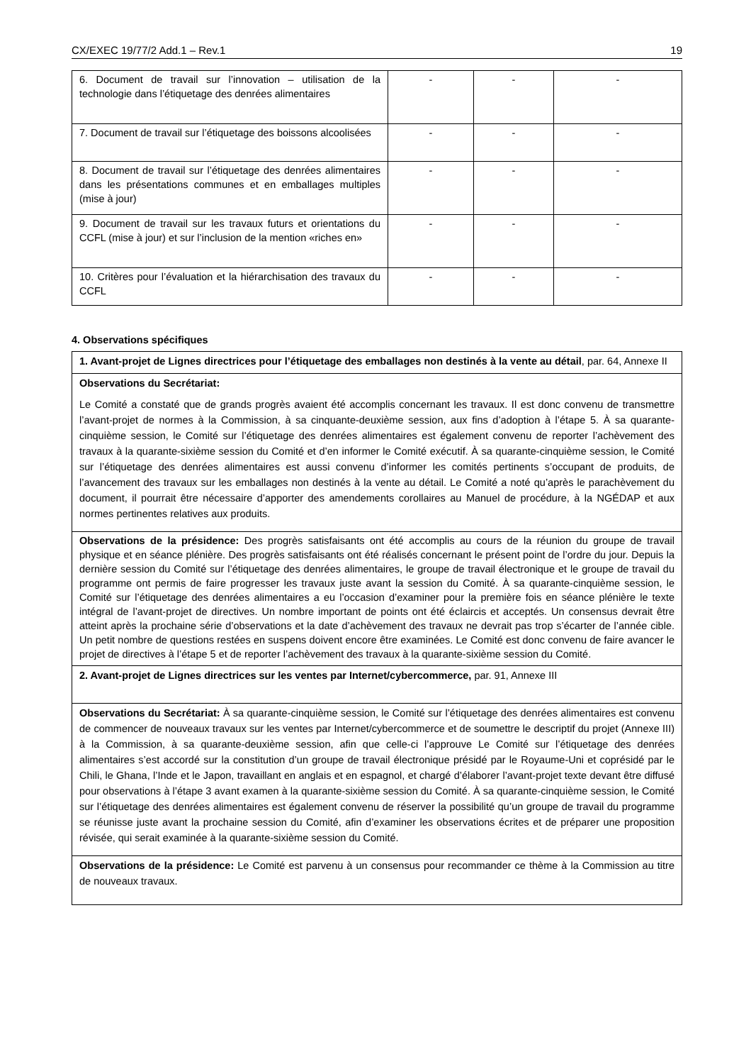CX/EXEC 19/77/2 Add.1 – Rev.1 19
| 6. Document de travail sur l’innovation – utilisation de la technologie dans l’étiquetage des denrées alimentaires | - | - | - |
| 7. Document de travail sur l’étiquetage des boissons alcoolisées | - | - | - |
| 8. Document de travail sur l’étiquetage des denrées alimentaires dans les présentations communes et en emballages multiples (mise à jour) | - | - | - |
| 9. Document de travail sur les travaux futurs et orientations du CCFL (mise à jour) et sur l’inclusion de la mention «riches en» | - | - | - |
| 10. Critères pour l’évaluation et la hiérarchisation des travaux du CCFL | - | - | - |
4. Observations spécifiques
| 1. Avant-projet de Lignes directrices pour l’étiquetage des emballages non destinés à la vente au détail , par. 64, Annexe II |
| Observations du Secrétariat: Le Comité a constaté que de grands progrès avaient été accomplis concernant les travaux. Il est donc convenu de transmettre l’avant-projet de normes à la Commission, à sa cinquante-deuxième session, aux fins d’adoption à l’étape 5. À sa quarante-cinquième session, le Comité sur l’étiquetage des denrées alimentaires est également convenu de reporter l’achèvement des travaux à la quarante-sixième session du Comité et d’en informer le Comité exécutif. À sa quarante-cinquième session, le Comité sur l’étiquetage des denrées alimentaires est aussi convenu d’informer les comités pertinents s’occupant de produits, de l’avancement des travaux sur les emballages non destinés à la vente au détail. Le Comité a noté qu’après le parachèvement du document, il pourrait être nécessaire d’apporter des amendements corollaires au Manuel de procédure, à la NGÉDAP et aux normes pertinentes relatives aux produits. |
| Observations de la présidence: Des progrès satisfaisants ont été accomplis au cours de la réunion du groupe de travail physique et en séance plénière. Des progrès satisfaisants ont été réalisés concernant le présent point de l’ordre du jour. Depuis la dernière session du Comité sur l’étiquetage des denrées alimentaires, le groupe de travail électronique et le groupe de travail du programme ont permis de faire progresser les travaux juste avant la session du Comité. À sa quarante-cinquième session, le Comité sur l’étiquetage des denrées alimentaires a eu l’occasion d’examiner pour la première fois en séance plénière le texte intégral de l’avant-projet de directives. Un nombre important de points ont été éclaircis et acceptés. Un consensus devrait être atteint après la prochaine série d’observations et la date d’achèvement des travaux ne devrait pas trop s’écarter de l’année cible. Un petit nombre de questions restées en suspens doivent encore être examinées. Le Comité est donc convenu de faire avancer le projet de directives à l’étape 5 et de reporter l’achèvement des travaux à la quarante-sixième session du Comité. |
| 2. Avant-projet de Lignes directrices sur les ventes par Internet/cybercommerce, par. 91, Annexe III |
| Observations du Secrétariat: À sa quarante-cinquième session, le Comité sur l’étiquetage des denrées alimentaires est convenu de commencer de nouveaux travaux sur les ventes par Internet/cybercommerce et de soumettre le descriptif du projet (Annexe III) à la Commission, à sa quarante-deuxième session, afin que celle-ci l’approuve Le Comité sur l’étiquetage des denrées alimentaires s’est accordé sur la constitution d’un groupe de travail électronique présidé par le Royaume-Uni et coprésidé par le Chili, le Ghana, l’Inde et le Japon, travaillant en anglais et en espagnol, et chargé d’élaborer l’avant-projet texte devant être diffusé pour observations à l’étape 3 avant examen à la quarante-sixième session du Comité. À sa quarante-cinquième session, le Comité sur l’étiquetage des denrées alimentaires est également convenu de réserver la possibilité qu’un groupe de travail du programme se réunisse juste avant la prochaine session du Comité, afin d’examiner les observations écrites et de préparer une proposition révisée, qui serait examinée à la quarante-sixième session du Comité. |
| Observations de la présidence: Le Comité est parvenu à un consensus pour recommander ce thème à la Commission au titre de nouveaux travaux. |